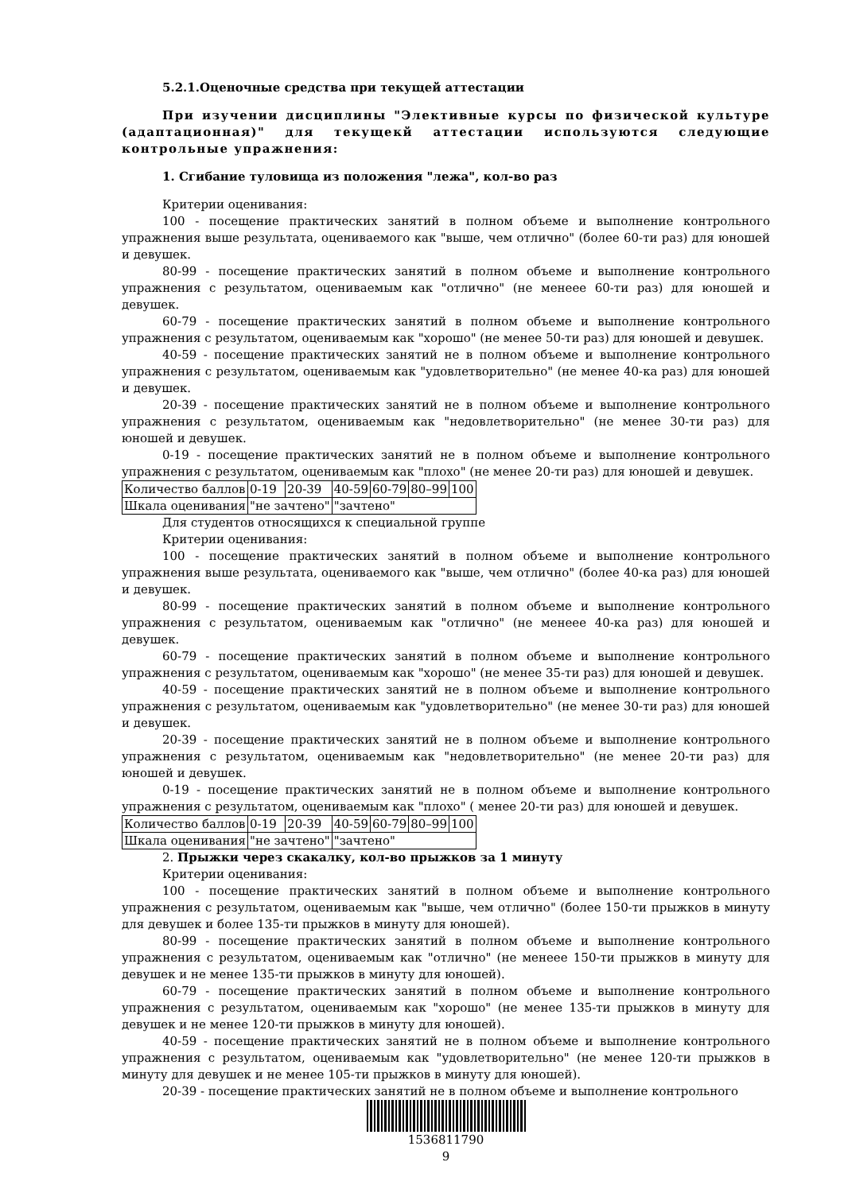5.2.1.Оценочные средства при текущей аттестации
При изучении дисциплины "Элективные курсы по физической культуре (адаптационная)" для текущекй аттестации используются следующие контрольные упражнения:
1. Сгибание туловища из положения "лежа", кол-во раз
Критерии оценивания:
100 - посещение практических занятий в полном объеме и выполнение контрольного упражнения выше результата, оцениваемого как "выше, чем отлично" (более 60-ти раз) для юношей и девушек.
80-99 - посещение практических занятий в полном объеме и выполнение контрольного упражнения с результатом, оцениваемым как "отлично" (не менеее 60-ти раз) для юношей и девушек.
60-79 - посещение практических занятий в полном объеме и выполнение контрольного упражнения с результатом, оцениваемым как "хорошо" (не менее 50-ти раз) для юношей и девушек.
40-59 - посещение практических занятий не в полном объеме и выполнение контрольного упражнения с результатом, оцениваемым как "удовлетворительно" (не менее 40-ка раз) для юношей и девушек.
20-39 - посещение практических занятий не в полном объеме и выполнение контрольного упражнения с результатом, оцениваемым как "недовлетворительно" (не менее 30-ти раз) для юношей и девушек.
0-19 - посещение практических занятий не в полном объеме и выполнение контрольного упражнения с результатом, оцениваемым как "плохо" (не менее 20-ти раз) для юношей и девушек.
| Количество баллов | 0-19 | 20-39 | 40-59 | 60-79 | 80–99 | 100 |
| Шкала оценивания | "не зачтено" | | "зачтено" | | | |
Для студентов относящихся к специальной группе
Критерии оценивания:
100 - посещение практических занятий в полном объеме и выполнение контрольного упражнения выше результата, оцениваемого как "выше, чем отлично" (более 40-ка раз) для юношей и девушек.
80-99 - посещение практических занятий в полном объеме и выполнение контрольного упражнения с результатом, оцениваемым как "отлично" (не менеее 40-ка раз) для юношей и девушек.
60-79 - посещение практических занятий в полном объеме и выполнение контрольного упражнения с результатом, оцениваемым как "хорошо" (не менее 35-ти раз) для юношей и девушек.
40-59 - посещение практических занятий не в полном объеме и выполнение контрольного упражнения с результатом, оцениваемым как "удовлетворительно" (не менее 30-ти раз) для юношей и девушек.
20-39 - посещение практических занятий не в полном объеме и выполнение контрольного упражнения с результатом, оцениваемым как "недовлетворительно" (не менее 20-ти раз) для юношей и девушек.
0-19 - посещение практических занятий не в полном объеме и выполнение контрольного упражнения с результатом, оцениваемым как "плохо" ( менее 20-ти раз) для юношей и девушек.
| Количество баллов | 0-19 | 20-39 | 40-59 | 60-79 | 80–99 | 100 |
| Шкала оценивания | "не зачтено" | | "зачтено" | | | |
2. Прыжки через скакалку, кол-во прыжков за 1 минуту
Критерии оценивания:
100 - посещение практических занятий в полном объеме и выполнение контрольного упражнения с результатом, оцениваемым как "выше, чем отлично" (более 150-ти прыжков в минуту для девушек и более 135-ти прыжков в минуту для юношей).
80-99 - посещение практических занятий в полном объеме и выполнение контрольного упражнения с результатом, оцениваемым как "отлично" (не менеее 150-ти прыжков в минуту для девушек и не менее 135-ти прыжков в минуту для юношей).
60-79 - посещение практических занятий в полном объеме и выполнение контрольного упражнения с результатом, оцениваемым как "хорошо" (не менее 135-ти прыжков в минуту для девушек и не менее 120-ти прыжков в минуту для юношей).
40-59 - посещение практических занятий не в полном объеме и выполнение контрольного упражнения с результатом, оцениваемым как "удовлетворительно" (не менее 120-ти прыжков в минуту для девушек и не менее 105-ти прыжков в минуту для юношей).
20-39 - посещение практических занятий не в полном объеме и выполнение контрольного
1536811790
9